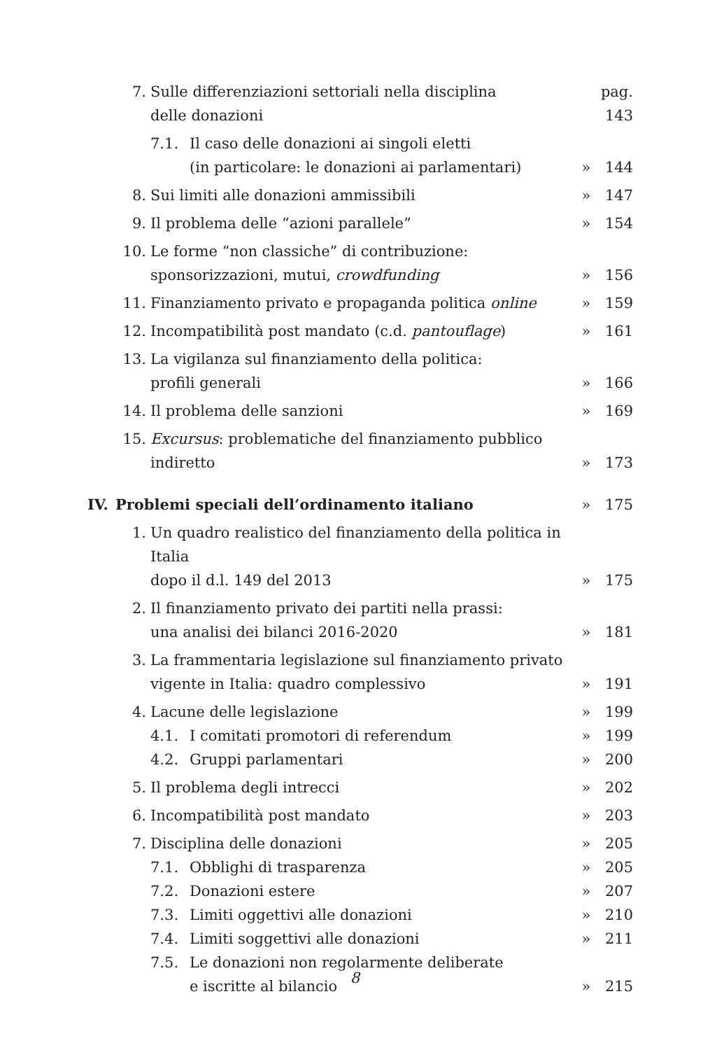| | 7. | Sulle differenziazioni settoriali nella disciplina delle donazioni | | pag. 143 | |
| | | 7.1. | Il caso delle donazioni ai singoli eletti (in particolare: le donazioni ai parlamentari) | » | 144 |
| | 8. | Sui limiti alle donazioni ammissibili | | » | 147 |
| | 9. | Il problema delle “azioni parallele” | | » | 154 |
| | 10. | Le forme “non classiche” di contribuzione: sponsorizzazioni, mutui, crowdfunding | | » | 156 |
| | 11. | Finanziamento privato e propaganda politica online | | » | 159 |
| | 12. | Incompatibilità post mandato (c.d. pantouflage ) | | » | 161 |
| | 13. | La vigilanza sul finanziamento della politica: profili generali | | » | 166 |
| | 14. | Il problema delle sanzioni | | » | 169 |
| | 15. | Excursus : problematiche del finanziamento pubblico indiretto | | » | 173 |
| IV. | Problemi speciali dell’ordinamento italiano | | | » | 175 |
| | 1. | Un quadro realistico del finanziamento della politica in Italia dopo il d.l. 149 del 2013 | | » | 175 |
| | 2. | Il finanziamento privato dei partiti nella prassi: una analisi dei bilanci 2016-2020 | | » | 181 |
| | 3. | La frammentaria legislazione sul finanziamento privato vigente in Italia: quadro complessivo | | » | 191 |
| | 4. | Lacune delle legislazione | | » | 199 |
| | | 4.1. | I comitati promotori di referendum | » | 199 |
| | | 4.2. | Gruppi parlamentari | » | 200 |
| | 5. | Il problema degli intrecci | | » | 202 |
| | 6. | Incompatibilità post mandato | | » | 203 |
| | 7. | Disciplina delle donazioni | | » | 205 |
| | | 7.1. | Obblighi di trasparenza | » | 205 |
| | | 7.2. | Donazioni estere | » | 207 |
| | | 7.3. | Limiti oggettivi alle donazioni | » | 210 |
| | | 7.4. | Limiti soggettivi alle donazioni | » | 211 |
| | | 7.5. | Le donazioni non regolarmente deliberate e iscritte al bilancio | » | 215 |
8